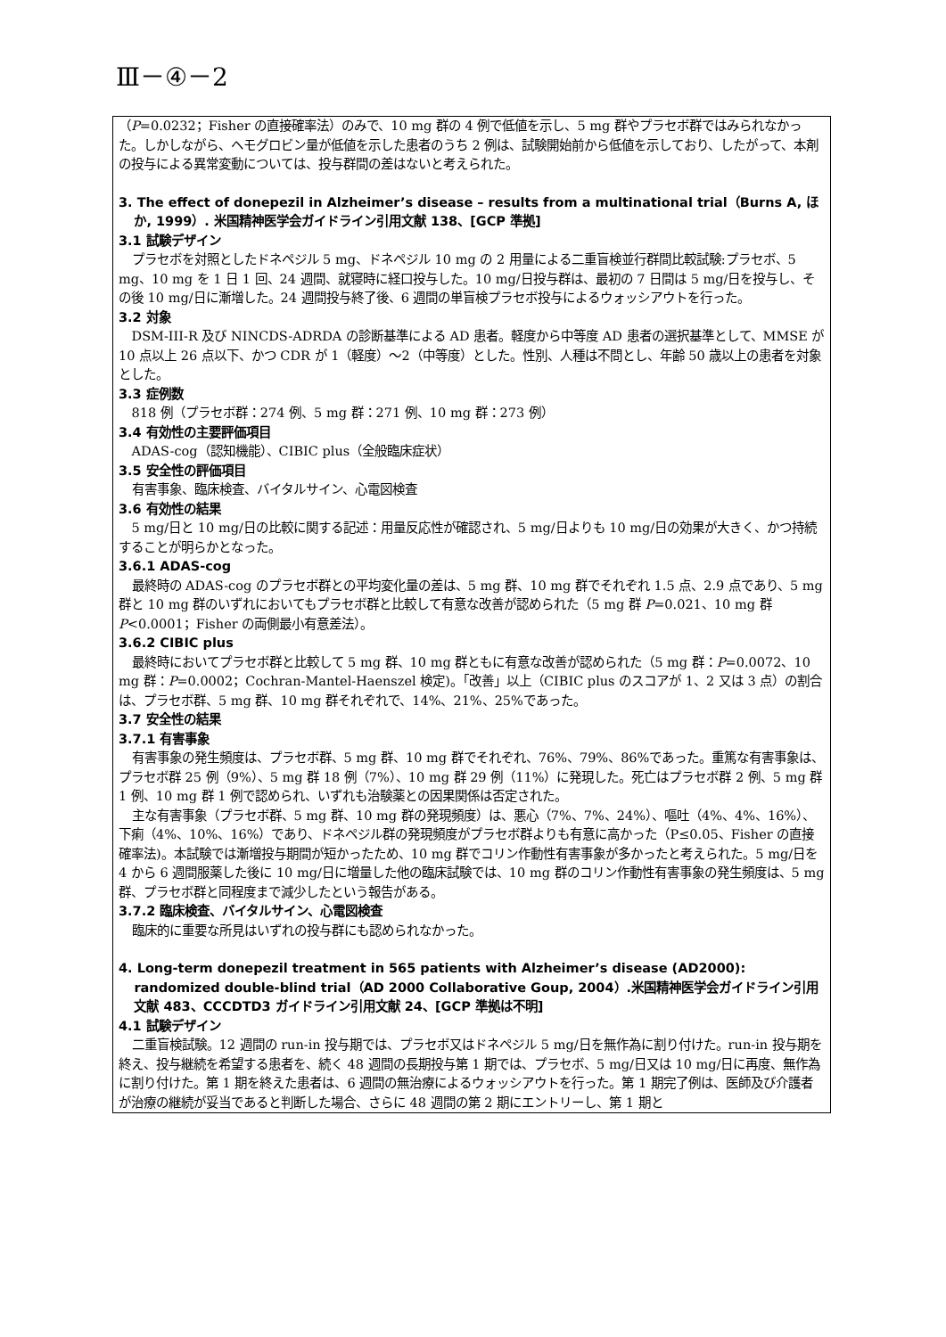Ⅲ－④－2
（P=0.0232；Fisher の直接確率法）のみで、10 mg 群の 4 例で低値を示し、5 mg 群やプラセボ群ではみられなかった。しかしながら、ヘモグロビン量が低値を示した患者のうち 2 例は、試験開始前から低値を示しており、したがって、本剤の投与による異常変動については、投与群間の差はないと考えられた。
3. The effect of donepezil in Alzheimer’s disease – results from a multinational trial（Burns A, ほか, 1999）. 米国精神医学会ガイドライン引用文献 138、[GCP 準拠]
3.1 試験デザイン
プラセボを対照としたドネペジル 5 mg、ドネペジル 10 mg の 2 用量による二重盲検並行群間比較試験:プラセボ、5 mg、10 mg を 1 日 1 回、24 週間、就寝時に経口投与した。10 mg/日投与群は、最初の 7 日間は 5 mg/日を投与し、その後 10 mg/日に漸増した。24 週間投与終了後、6 週間の単盲検プラセボ投与によるウォッシアウトを行った。
3.2 対象
DSM-III-R 及び NINCDS-ADRDA の診断基準による AD 患者。軽度から中等度 AD 患者の選択基準として、MMSE が 10 点以上 26 点以下、かつ CDR が 1（軽度）～2（中等度）とした。性別、人種は不問とし、年齢 50 歳以上の患者を対象とした。
3.3 症例数
818 例（プラセボ群：274 例、5 mg 群：271 例、10 mg 群：273 例）
3.4 有効性の主要評価項目
ADAS-cog（認知機能）、CIBIC plus（全般臨床症状）
3.5 安全性の評価項目
有害事象、臨床検査、バイタルサイン、心電図検査
3.6 有効性の結果
5 mg/日と 10 mg/日の比較に関する記述：用量反応性が確認され、5 mg/日よりも 10 mg/日の効果が大きく、かつ持続することが明らかとなった。
3.6.1 ADAS-cog
最終時の ADAS-cog のプラセボ群との平均変化量の差は、5 mg 群、10 mg 群でそれぞれ 1.5 点、2.9 点であり、5 mg 群と 10 mg 群のいずれにおいてもプラセボ群と比較して有意な改善が認められた（5 mg 群 P=0.021、10 mg 群 P<0.0001；Fisher の両側最小有意差法）。
3.6.2 CIBIC plus
最終時においてプラセボ群と比較して 5 mg 群、10 mg 群ともに有意な改善が認められた（5 mg 群：P=0.0072、10 mg 群：P=0.0002；Cochran-Mantel-Haenszel 検定)。「改善」以上（CIBIC plus のスコアが 1、2 又は 3 点）の割合は、プラセボ群、5 mg 群、10 mg 群それぞれで、14%、21%、25%であった。
3.7 安全性の結果
3.7.1 有害事象
有害事象の発生頻度は、プラセボ群、5 mg 群、10 mg 群でそれぞれ、76%、79%、86%であった。重篤な有害事象は、プラセボ群 25 例（9%）、5 mg 群 18 例（7%）、10 mg 群 29 例（11%）に発現した。死亡はプラセボ群 2 例、5 mg 群 1 例、10 mg 群 1 例で認められ、いずれも治験薬との因果関係は否定された。
主な有害事象（プラセボ群、5 mg 群、10 mg 群の発現頻度）は、悪心（7%、7%、24%）、嘔吐（4%、4%、16%）、下痢（4%、10%、16%）であり、ドネペジル群の発現頻度がプラセボ群よりも有意に高かった（P≤0.05、Fisher の直接確率法)。本試験では漸増投与期間が短かったため、10 mg 群でコリン作動性有害事象が多かったと考えられた。5 mg/日を 4 から 6 週間服薬した後に 10 mg/日に増量した他の臨床試験では、10 mg 群のコリン作動性有害事象の発生頻度は、5 mg 群、プラセボ群と同程度まで減少したという報告がある。
3.7.2 臨床検査、バイタルサイン、心電図検査
臨床的に重要な所見はいずれの投与群にも認められなかった。
4. Long-term donepezil treatment in 565 patients with Alzheimer’s disease (AD2000): randomized double-blind trial（AD 2000 Collaborative Goup, 2004）.米国精神医学会ガイドライン引用文献 483、CCCDTD3 ガイドライン引用文献 24、[GCP 準拠は不明]
4.1 試験デザイン
二重盲検試験。12 週間の run-in 投与期では、プラセボ又はドネペジル 5 mg/日を無作為に割り付けた。run-in 投与期を終え、投与継続を希望する患者を、続く 48 週間の長期投与第 1 期では、プラセボ、5 mg/日又は 10 mg/日に再度、無作為に割り付けた。第 1 期を終えた患者は、6 週間の無治療によるウォッシアウトを行った。第 1 期完了例は、医師及び介護者が治療の継続が妥当であると判断した場合、さらに 48 週間の第 2 期にエントリーし、第 1 期と